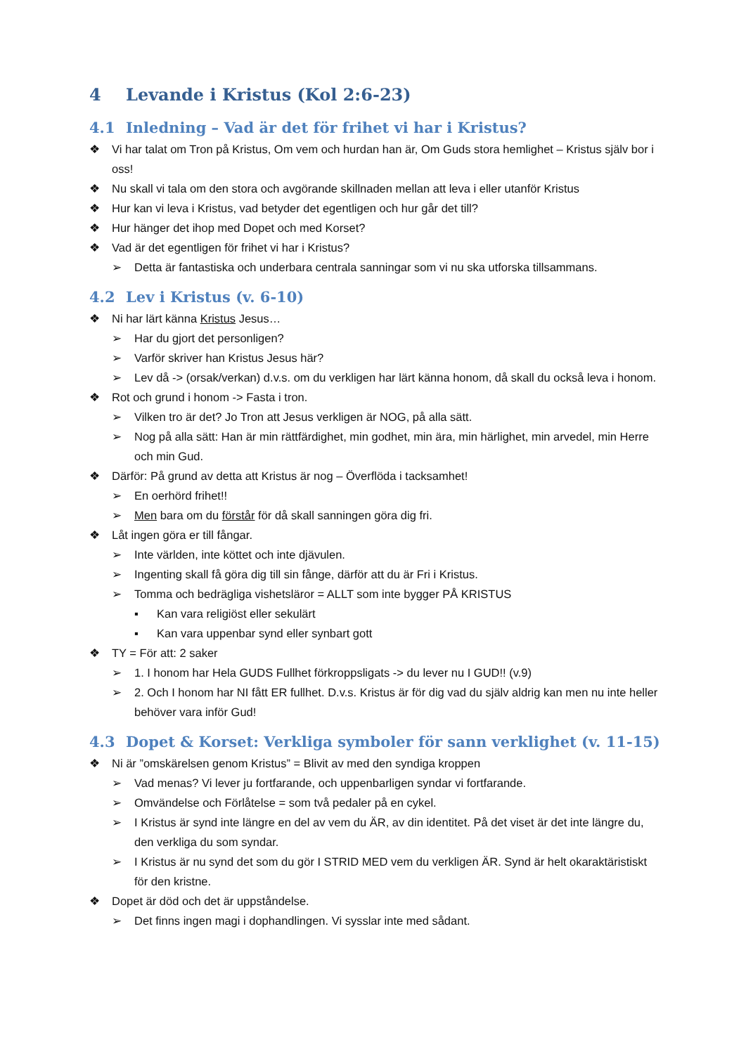4 Levande i Kristus (Kol 2:6-23)
4.1 Inledning – Vad är det för frihet vi har i Kristus?
❖ Vi har talat om Tron på Kristus, Om vem och hurdan han är, Om Guds stora hemlighet – Kristus själv bor i oss!
❖ Nu skall vi tala om den stora och avgörande skillnaden mellan att leva i eller utanför Kristus
❖ Hur kan vi leva i Kristus, vad betyder det egentligen och hur går det till?
❖ Hur hänger det ihop med Dopet och med Korset?
❖ Vad är det egentligen för frihet vi har i Kristus?
➢ Detta är fantastiska och underbara centrala sanningar som vi nu ska utforska tillsammans.
4.2 Lev i Kristus (v. 6-10)
❖ Ni har lärt känna Kristus Jesus…
➢ Har du gjort det personligen?
➢ Varför skriver han Kristus Jesus här?
➢ Lev då -> (orsak/verkan) d.v.s. om du verkligen har lärt känna honom, då skall du också leva i honom.
❖ Rot och grund i honom -> Fasta i tron.
➢ Vilken tro är det? Jo Tron att Jesus verkligen är NOG, på alla sätt.
➢ Nog på alla sätt: Han är min rättfärdighet, min godhet, min ära, min härlighet, min arvedel, min Herre och min Gud.
❖ Därför: På grund av detta att Kristus är nog – Överflöda i tacksamhet!
➢ En oerhörd frihet!!
➢ Men bara om du förstår för då skall sanningen göra dig fri.
❖ Låt ingen göra er till fångar.
➢ Inte världen, inte köttet och inte djävulen.
➢ Ingenting skall få göra dig till sin fånge, därför att du är Fri i Kristus.
➢ Tomma och bedrägliga vishetsläror = ALLT som inte bygger PÅ KRISTUS
▪ Kan vara religiöst eller sekulärt
▪ Kan vara uppenbar synd eller synbart gott
❖ TY = För att: 2 saker
➢ 1. I honom har Hela GUDS Fullhet förkroppsligats -> du lever nu I GUD!! (v.9)
➢ 2. Och I honom har NI fått ER fullhet. D.v.s. Kristus är för dig vad du själv aldrig kan men nu inte heller behöver vara inför Gud!
4.3 Dopet & Korset: Verkliga symboler för sann verklighet (v. 11-15)
❖ Ni är ”omskärelsen genom Kristus” = Blivit av med den syndiga kroppen
➢ Vad menas? Vi lever ju fortfarande, och uppenbarligen syndar vi fortfarande.
➢ Omvändelse och Förlåtelse = som två pedaler på en cykel.
➢ I Kristus är synd inte längre en del av vem du ÄR, av din identitet. På det viset är det inte längre du, den verkliga du som syndar.
➢ I Kristus är nu synd det som du gör I STRID MED vem du verkligen ÄR. Synd är helt okaraktäristiskt för den kristne.
❖ Dopet är död och det är uppståndelse.
➢ Det finns ingen magi i dophandlingen. Vi sysslar inte med sådant.